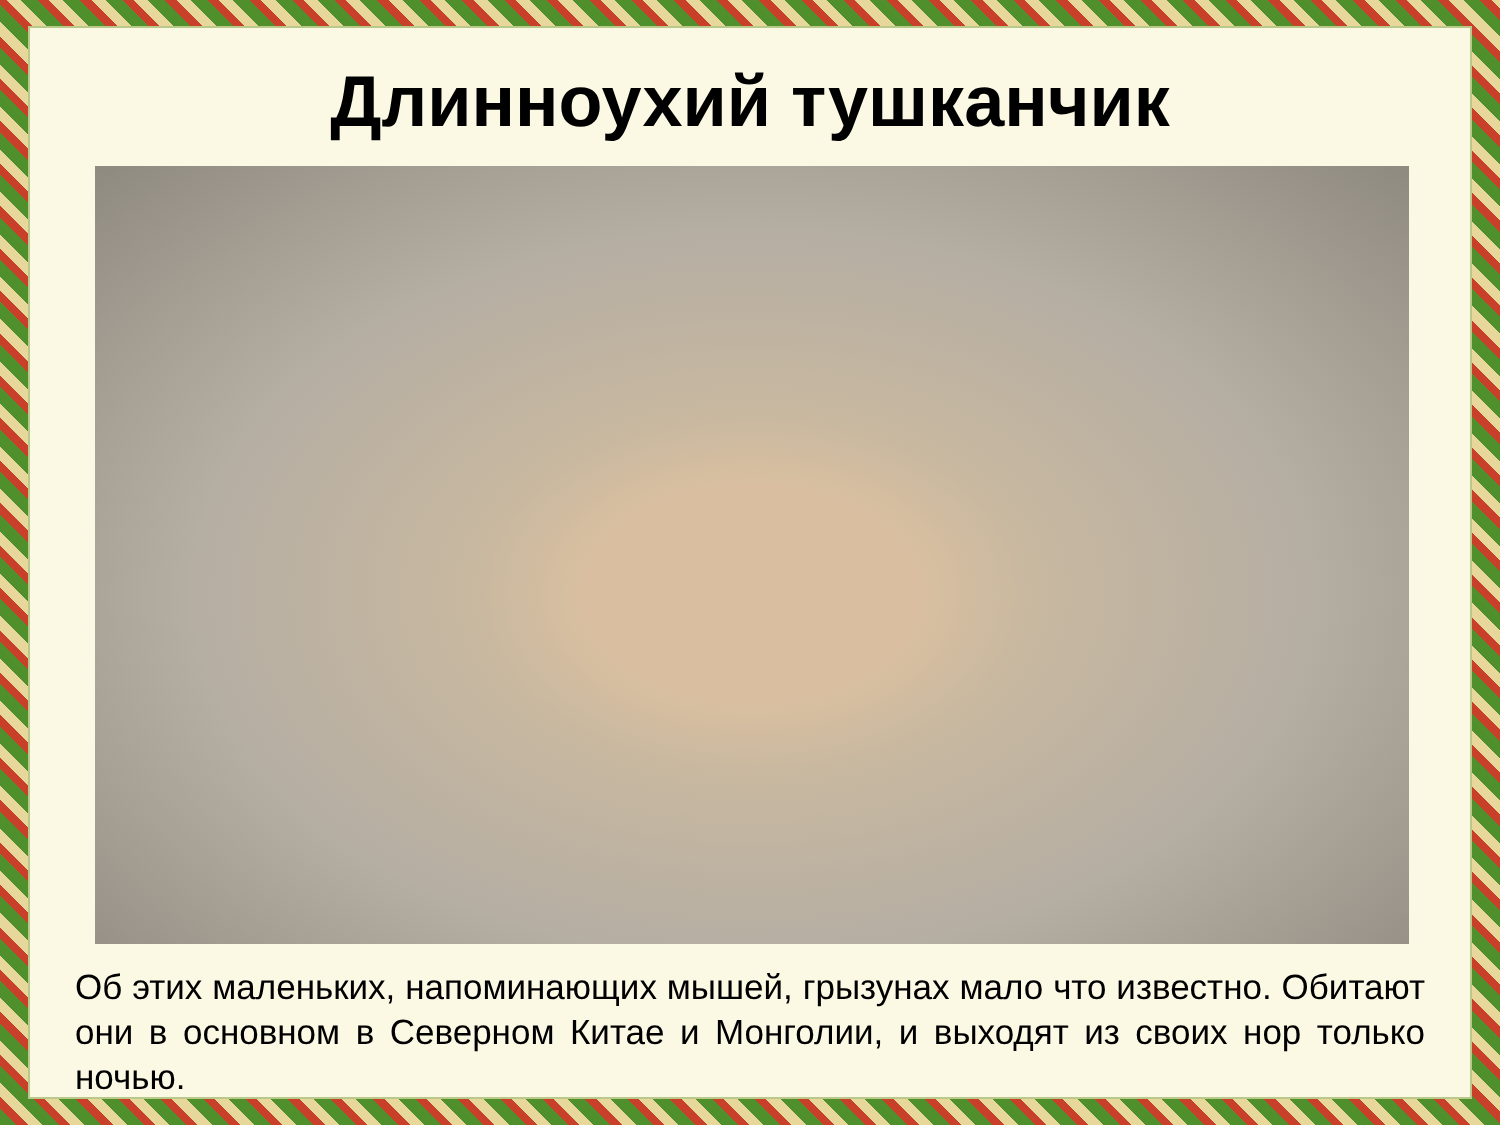Длинноухий тушканчик
Об этих маленьких, напоминающих мышей, грызунах мало что известно. Обитают они в основном в Северном Китае и Монголии, и выходят из своих нор только ночью.